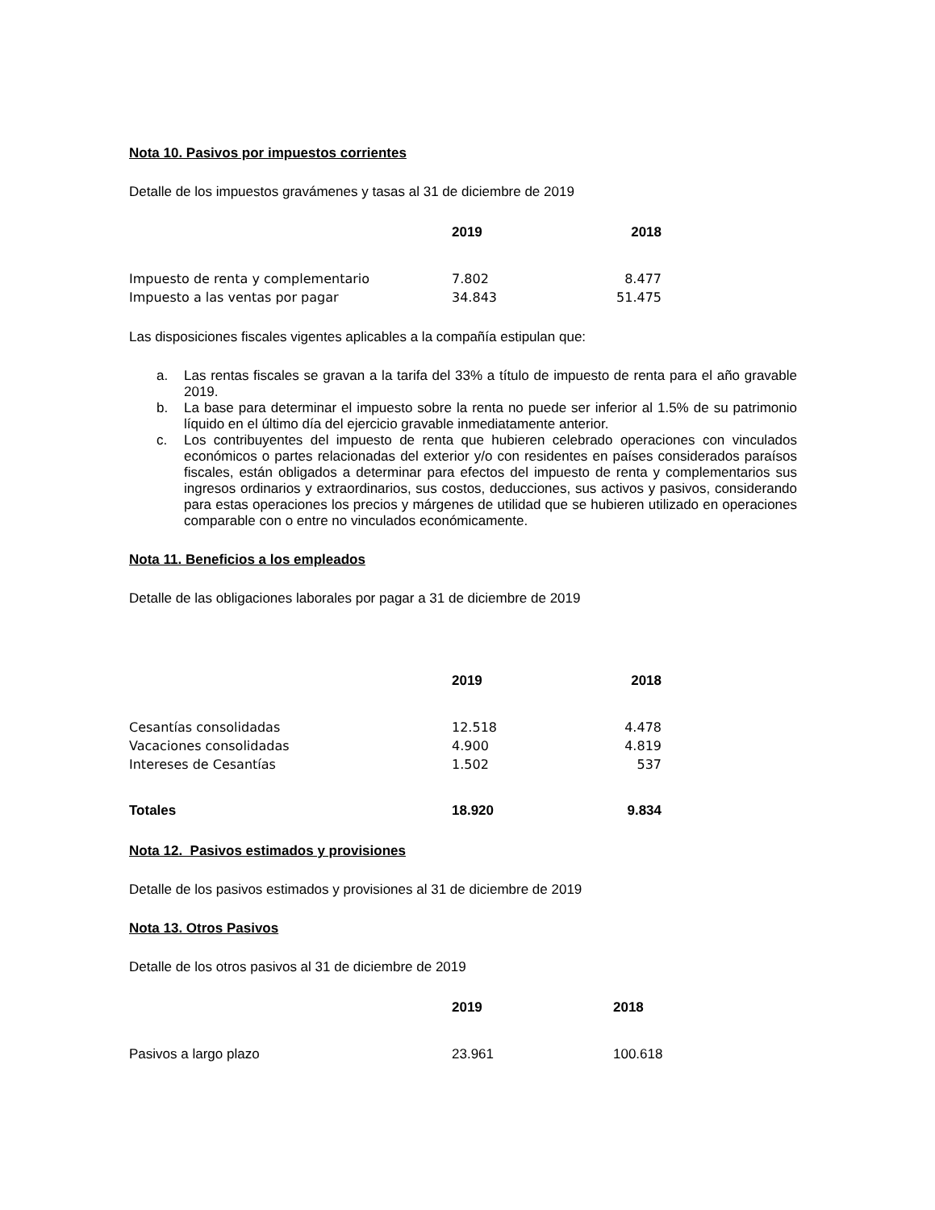Nota 10. Pasivos por impuestos corrientes
Detalle de los impuestos gravámenes y tasas al 31 de diciembre de 2019
| | 2019 | 2018 |
| --- | --- | --- |
| Impuesto de renta y complementario | 7.802 | 8.477 |
| Impuesto a las ventas por pagar | 34.843 | 51.475 |
Las disposiciones fiscales vigentes aplicables a la compañía estipulan que:
a. Las rentas fiscales se gravan a la tarifa del 33% a título de impuesto de renta para el año gravable 2019.
b. La base para determinar el impuesto sobre la renta no puede ser inferior al 1.5% de su patrimonio líquido en el último día del ejercicio gravable inmediatamente anterior.
c. Los contribuyentes del impuesto de renta que hubieren celebrado operaciones con vinculados económicos o partes relacionadas del exterior y/o con residentes en países considerados paraísos fiscales, están obligados a determinar para efectos del impuesto de renta y complementarios sus ingresos ordinarios y extraordinarios, sus costos, deducciones, sus activos y pasivos, considerando para estas operaciones los precios y márgenes de utilidad que se hubieren utilizado en operaciones comparable con o entre no vinculados económicamente.
Nota 11. Beneficios a los empleados
Detalle de las obligaciones laborales por pagar a 31 de diciembre de 2019
| | 2019 | 2018 |
| --- | --- | --- |
| Cesantías consolidadas | 12.518 | 4.478 |
| Vacaciones consolidadas | 4.900 | 4.819 |
| Intereses de Cesantías | 1.502 | 537 |
| Totales | 18.920 | 9.834 |
Nota 12. Pasivos estimados y provisiones
Detalle de los pasivos estimados y provisiones al 31 de diciembre de 2019
Nota 13. Otros Pasivos
Detalle de los otros pasivos al 31 de diciembre de 2019
| | 2019 | 2018 |
| --- | --- | --- |
| Pasivos a largo plazo | 23.961 | 100.618 |